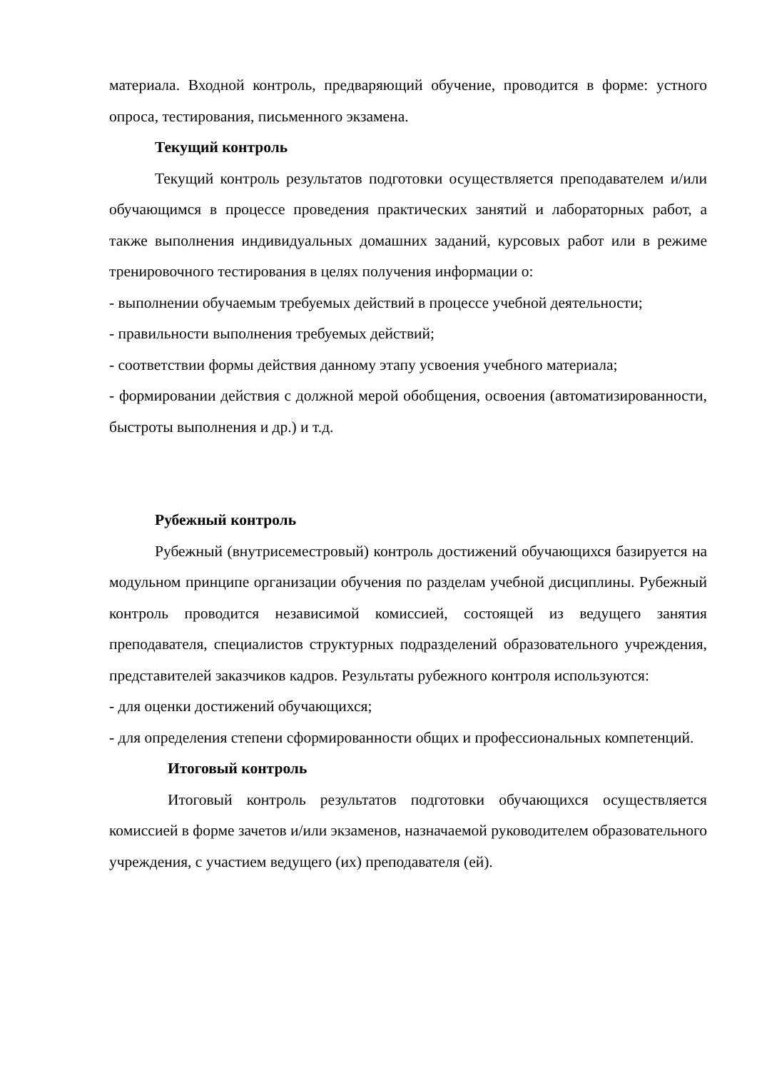материала. Входной контроль, предваряющий обучение, проводится в форме: устного опроса, тестирования, письменного экзамена.
Текущий контроль
Текущий контроль результатов подготовки осуществляется преподавателем и/или обучающимся в процессе проведения практических занятий и лабораторных работ, а также выполнения индивидуальных домашних заданий, курсовых работ или в режиме тренировочного тестирования в целях получения информации о:
- выполнении обучаемым требуемых действий в процессе учебной деятельности;
- правильности выполнения требуемых действий;
- соответствии формы действия данному этапу усвоения учебного материала;
- формировании действия с должной мерой обобщения, освоения (автоматизированности, быстроты выполнения и др.) и т.д.
Рубежный контроль
Рубежный (внутрисеместровый) контроль достижений обучающихся базируется на модульном принципе организации обучения по разделам учебной дисциплины. Рубежный контроль проводится независимой комиссией, состоящей из ведущего занятия преподавателя, специалистов структурных подразделений образовательного учреждения, представителей заказчиков кадров. Результаты рубежного контроля используются:
- для оценки достижений обучающихся;
- для определения степени сформированности общих и профессиональных компетенций.
Итоговый контроль
Итоговый контроль результатов подготовки обучающихся осуществляется комиссией в форме зачетов и/или экзаменов, назначаемой руководителем образовательного учреждения, с участием ведущего (их) преподавателя (ей).